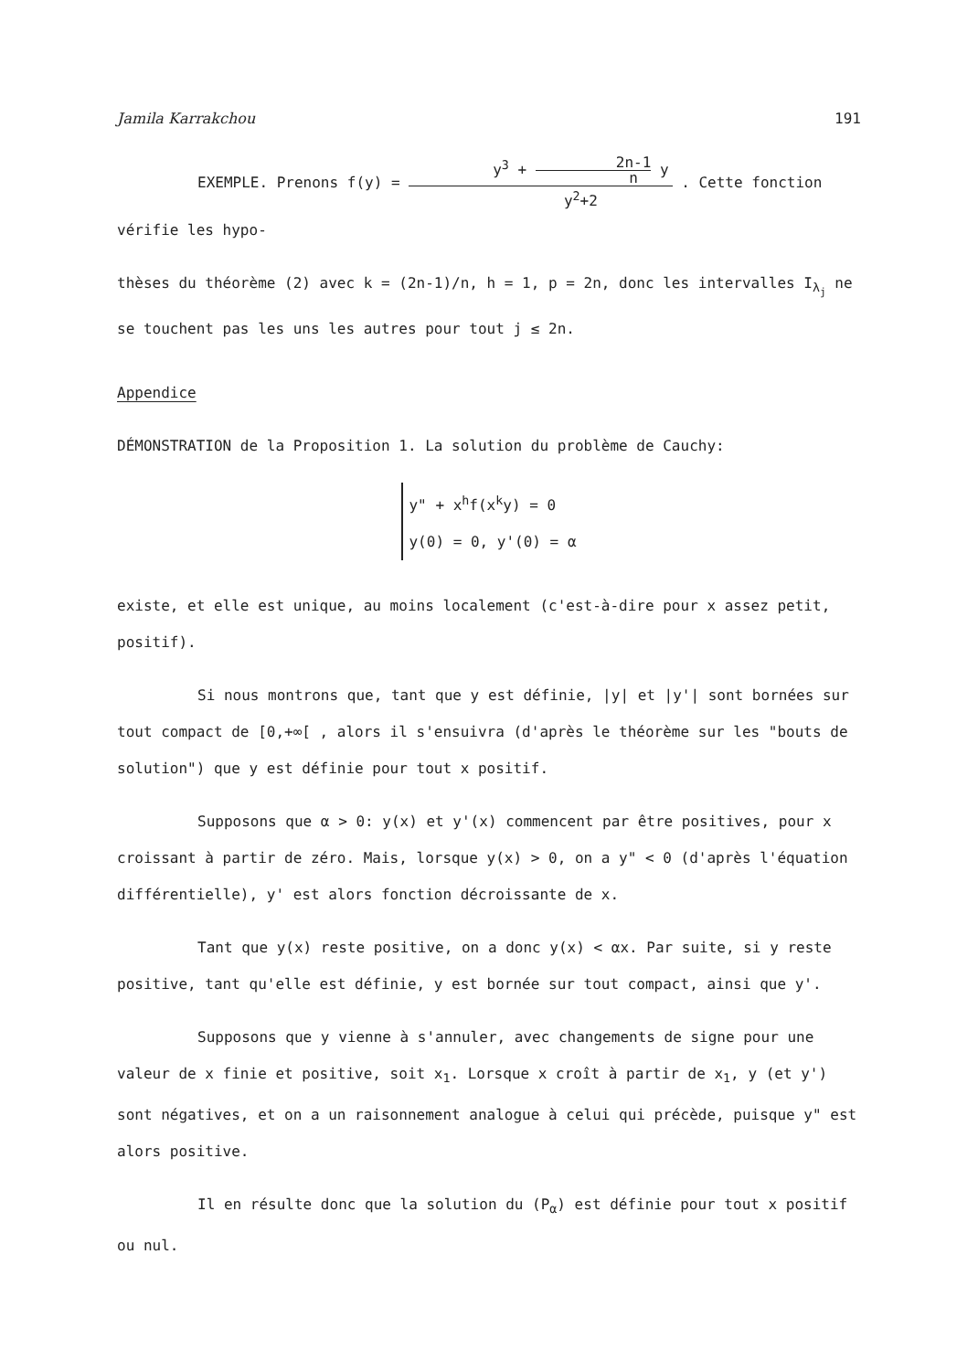Jamila Karrakchou 191
EXEMPLE. Prenons f(y) = y<sup>3</sup> + 2n-1 n y y<sup>2</sup>+2 . Cette fonction vérifie les hypo-
thèses du théorème (2) avec k = (2n-1)/n, h = 1, p = 2n, donc les intervalles I<sub>λ<sub>j</sub></sub> ne se touchent pas les uns les autres pour tout j ≤ 2n.
Appendice
DÉMONSTRATION de la Proposition 1. La solution du problème de Cauchy:
y" + x<sup>h</sup>f(x<sup>k</sup>y) = 0
y(0) = 0, y'(0) = α
existe, et elle est unique, au moins localement (c'est-à-dire pour x assez petit, positif).
Si nous montrons que, tant que y est définie, |y| et |y'| sont bornées sur tout compact de [0,+∞[ , alors il s'ensuivra (d'après le théorème sur les "bouts de solution") que y est définie pour tout x positif.
Supposons que α > 0: y(x) et y'(x) commencent par être positives, pour x croissant à partir de zéro. Mais, lorsque y(x) > 0, on a y" < 0 (d'après l'équation différentielle), y' est alors fonction décroissante de x.
Tant que y(x) reste positive, on a donc y(x) < αx. Par suite, si y reste positive, tant qu'elle est définie, y est bornée sur tout compact, ainsi que y'.
Supposons que y vienne à s'annuler, avec changements de signe pour une valeur de x finie et positive, soit x<sub>1</sub>. Lorsque x croît à partir de x<sub>1</sub>, y (et y') sont négatives, et on a un raisonnement analogue à celui qui précède, puisque y" est alors positive.
Il en résulte donc que la solution du (P<sub>α</sub>) est définie pour tout x positif ou nul.